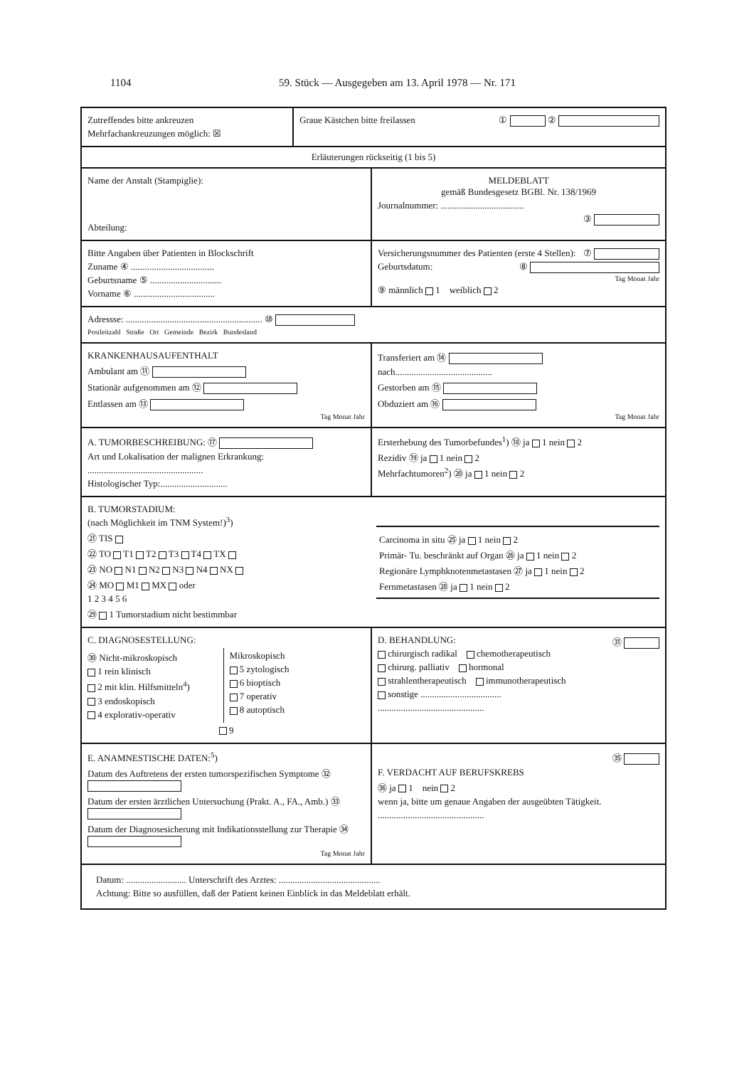1104 59. Stück — Ausgegeben am 13. April 1978 — Nr. 171
Zutreffendes bitte ankreuzen
Mehrfachankreuzungen möglich: ☒
Graue Kästchen bitte freilassen ① ②
Erläuterungen rückseitig (1 bis 5)
Name der Anstalt (Stampiglie):
Abteilung:
MELDEBLATT
gemäß Bundesgesetz BGBl. Nr. 138/1969
Journalnummer: ....................................
③
Bitte Angaben über Patienten in Blockschrift
Zuname ④ ....................................
Geburtsname ⑤ ...............................
Vorname ⑥ ...................................
Versicherungsnummer des Patienten (erste 4 Stellen): ⑦
Geburtsdatum: ⑧
Tag Monat Jahr
⑨ männlich 1 weiblich 2
Adressse: ........................................................... ⑩
Postleitzahl Straße Ort Gemeinde Bezirk Bundesland
KRANKENHAUSAUFENTHALT
Ambulant am ⑪
Stationär aufgenommen am ⑫
Entlassen am ⑬
Tag Monat Jahr
Transferiert am ⑭
nach..........................................
Gestorben am ⑮
Obduziert am ⑯
Tag Monat Jahr
A. TUMORBESCHREIBUNG: ⑰
Art und Lokalisation der malignen Erkrankung:
..................................................
Histologischer Typ:.............................
Ersterhebung des Tumorbefundes<sup>1</sup>) ⑱ ja 1 nein 2
Rezidiv ⑲ ja 1 nein 2
Mehrfachtumoren<sup>2</sup>) ⑳ ja 1 nein 2
B. TUMORSTADIUM:
(nach Möglichkeit im TNM System!)<sup>3</sup>)
㉑ TIS
㉒ TO T1 T2 T3 T4 TX
㉓ NO N1 N2 N3 N4 NX
㉔ MO M1 MX oder
1 2 3 4 5 6
㉙ 1 Tumorstadium nicht bestimmbar
Carcinoma in situ ㉕ ja 1 nein 2
Primär- Tu. beschränkt auf Organ ㉖ ja 1 nein 2
Regionäre Lymphknotenmetastasen ㉗ ja 1 nein 2
Fernmetastasen ㉘ ja 1 nein 2
C. DIAGNOSESTELLUNG:
㉚ Nicht-mikroskopisch
1 rein klinisch
2 mit klin. Hilfsmitteln<sup>4</sup>)
3 endoskopisch
4 explorativ-operativ
Mikroskopisch
5 zytologisch
6 bioptisch
7 operativ
8 autoptisch
9
D. BEHANDLUNG: ㉛
chirurgisch radikal chemotherapeutisch
chirurg. palliativ hormonal
strahlentherapeutisch immunotherapeutisch
sonstige ...................................
..............................................
E. ANAMNESTISCHE DATEN:<sup>5</sup>)
Datum des Auftretens der ersten tumorspezifischen Symptome ㉜
Datum der ersten ärztlichen Untersuchung (Prakt. A., FA., Amb.) ㉝
Datum der Diagnosesicherung mit Indikationsstellung zur Therapie ㉞
Tag Monat Jahr
㉟
F. VERDACHT AUF BERUFSKREBS
㊱ ja 1 nein 2
wenn ja, bitte um genaue Angaben der ausgeübten Tätigkeit.
..............................................
Datum: .......................... Unterschrift des Arztes: ............................................
Achtung: Bitte so ausfüllen, daß der Patient keinen Einblick in das Meldeblatt erhält.